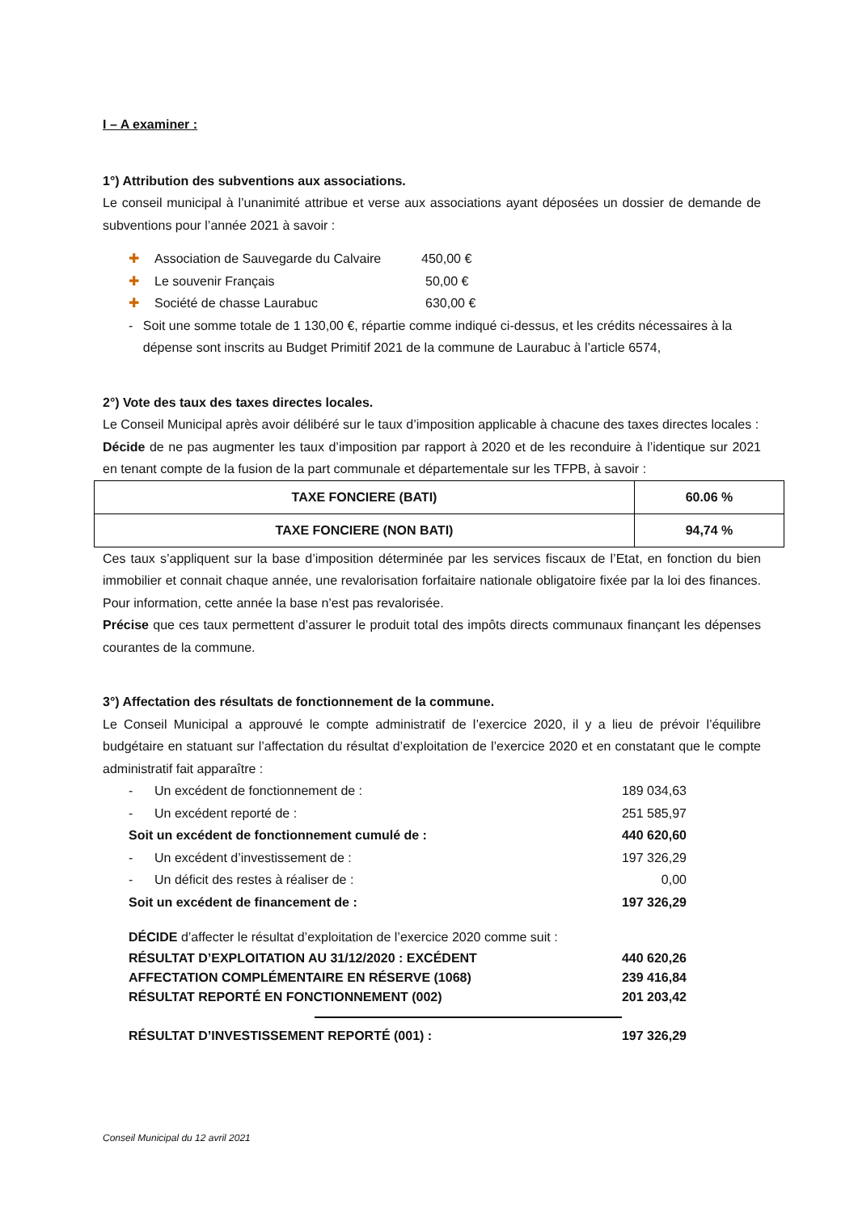I – A examiner :
1°) Attribution des subventions aux associations.
Le conseil municipal à l’unanimité attribue et verse aux associations ayant déposées un dossier de demande de subventions pour l’année 2021 à savoir :
✚ Association de Sauvegarde du Calvaire 450,00 €
✚ Le souvenir Français 50,00 €
✚ Société de chasse Laurabuc 630,00 €
- Soit une somme totale de 1 130,00 €, répartie comme indiqué ci-dessus, et les crédits nécessaires à la dépense sont inscrits au Budget Primitif 2021 de la commune de Laurabuc à l’article 6574,
2°) Vote des taux des taxes directes locales.
Le Conseil Municipal après avoir délibéré sur le taux d’imposition applicable à chacune des taxes directes locales :
Décide de ne pas augmenter les taux d’imposition par rapport à 2020 et de les reconduire à l’identique sur 2021 en tenant compte de la fusion de la part communale et départementale sur les TFPB, à savoir :
| TAXE FONCIERE (BATI) | 60.06 % |
| TAXE FONCIERE (NON BATI) | 94,74 % |
Ces taux s’appliquent sur la base d’imposition déterminée par les services fiscaux de l’Etat, en fonction du bien immobilier et connait chaque année, une revalorisation forfaitaire nationale obligatoire fixée par la loi des finances. Pour information, cette année la base n’est pas revalorisée.
Précise que ces taux permettent d’assurer le produit total des impôts directs communaux finançant les dépenses courantes de la commune.
3°) Affectation des résultats de fonctionnement de la commune.
Le Conseil Municipal a approuvé le compte administratif de l’exercice 2020, il y a lieu de prévoir l’équilibre budgétaire en statuant sur l’affectation du résultat d’exploitation de l’exercice 2020 et en constatant que le compte administratif fait apparaître :
- Un excédent de fonctionnement de : 189 034,63
- Un excédent reporté de : 251 585,97
Soit un excédent de fonctionnement cumulé de : 440 620,60
- Un excédent d’investissement de : 197 326,29
- Un déficit des restes à réaliser de : 0,00
Soit un excédent de financement de : 197 326,29
DÉCIDE d’affecter le résultat d’exploitation de l’exercice 2020 comme suit :
RÉSULTAT D’EXPLOITATION AU 31/12/2020 : EXCÉDENT 440 620,26
AFFECTATION COMPLÉMENTAIRE EN RÉSERVE (1068) 239 416,84
RÉSULTAT REPORTÉ EN FONCTIONNEMENT (002) 201 203,42
RÉSULTAT D’INVESTISSEMENT REPORTÉ (001) : 197 326,29
Conseil Municipal du 12 avril 2021